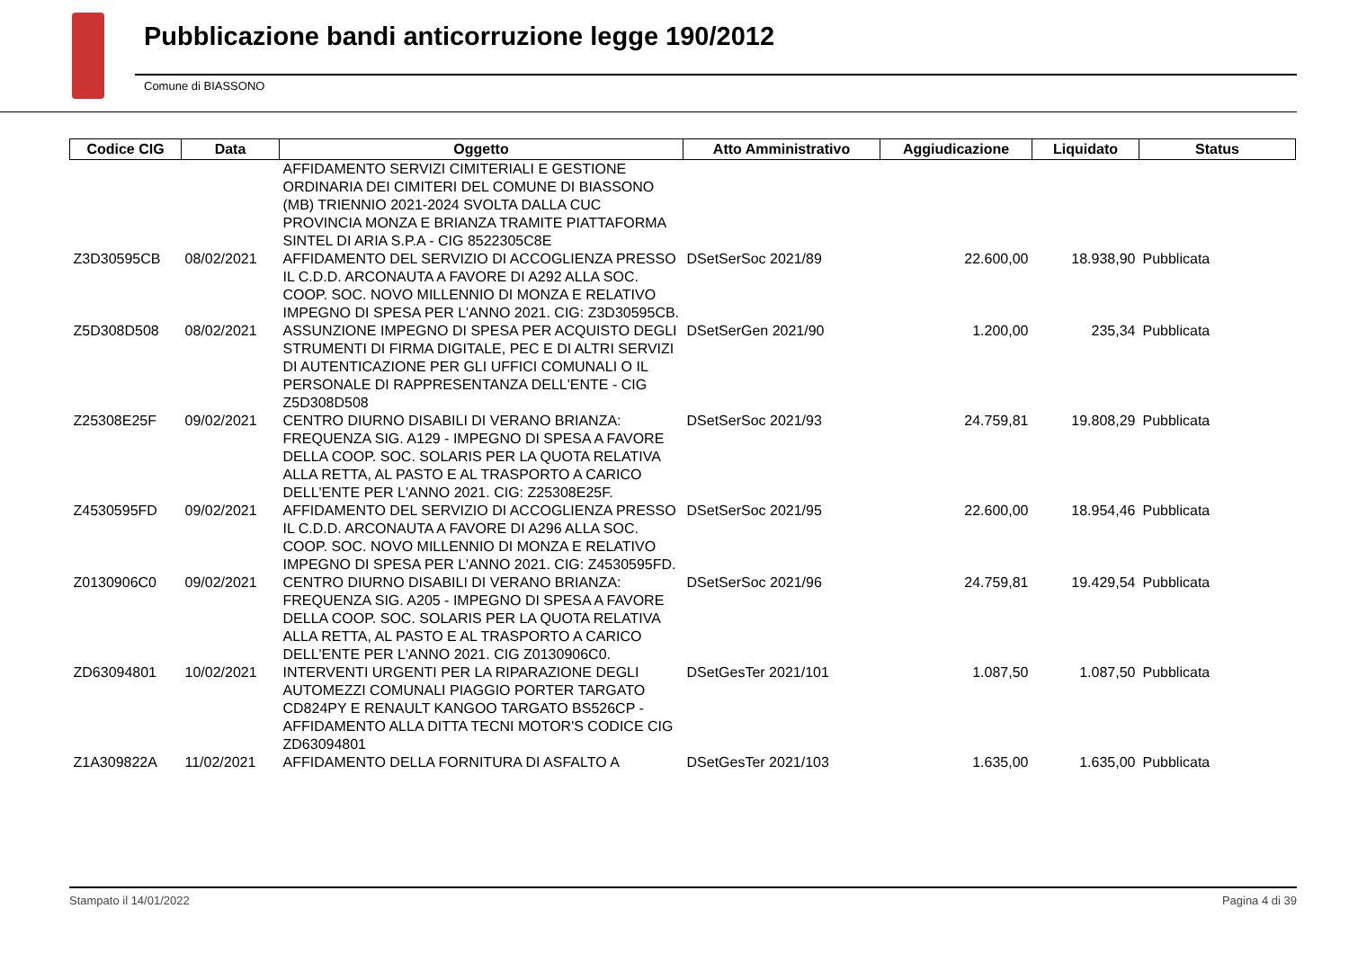Pubblicazione bandi anticorruzione legge 190/2012
Comune di BIASSONO
| Codice CIG | Data | Oggetto | Atto Amministrativo | Aggiudicazione | Liquidato | Status |
| --- | --- | --- | --- | --- | --- | --- |
| | | AFFIDAMENTO SERVIZI CIMITERIALI E GESTIONE ORDINARIA DEI CIMITERI DEL COMUNE DI BIASSONO (MB) TRIENNIO 2021-2024 SVOLTA DALLA CUC PROVINCIA MONZA E BRIANZA TRAMITE PIATTAFORMA SINTEL DI ARIA S.P.A - CIG 8522305C8E | | | | |
| Z3D30595CB | 08/02/2021 | AFFIDAMENTO DEL SERVIZIO DI ACCOGLIENZA PRESSO IL C.D.D. ARCONAUTA A FAVORE DI A292 ALLA SOC. COOP. SOC. NOVO MILLENNIO DI MONZA E RELATIVO IMPEGNO DI SPESA PER L'ANNO 2021. CIG: Z3D30595CB. | DSetSerSoc 2021/89 | 22.600,00 | 18.938,90 | Pubblicata |
| Z5D308D508 | 08/02/2021 | ASSUNZIONE IMPEGNO DI SPESA PER ACQUISTO DEGLI STRUMENTI DI FIRMA DIGITALE, PEC E DI ALTRI SERVIZI DI AUTENTICAZIONE PER GLI UFFICI COMUNALI O IL PERSONALE DI RAPPRESENTANZA DELL'ENTE - CIG Z5D308D508 | DSetSerGen 2021/90 | 1.200,00 | 235,34 | Pubblicata |
| Z25308E25F | 09/02/2021 | CENTRO DIURNO DISABILI DI VERANO BRIANZA: FREQUENZA SIG. A129 - IMPEGNO DI SPESA A FAVORE DELLA COOP. SOC. SOLARIS PER LA QUOTA RELATIVA ALLA RETTA, AL PASTO E AL TRASPORTO A CARICO DELL'ENTE PER L'ANNO 2021. CIG: Z25308E25F. | DSetSerSoc 2021/93 | 24.759,81 | 19.808,29 | Pubblicata |
| Z4530595FD | 09/02/2021 | AFFIDAMENTO DEL SERVIZIO DI ACCOGLIENZA PRESSO IL C.D.D. ARCONAUTA A FAVORE DI A296 ALLA SOC. COOP. SOC. NOVO MILLENNIO DI MONZA E RELATIVO IMPEGNO DI SPESA PER L'ANNO 2021. CIG: Z4530595FD. | DSetSerSoc 2021/95 | 22.600,00 | 18.954,46 | Pubblicata |
| Z0130906C0 | 09/02/2021 | CENTRO DIURNO DISABILI DI VERANO BRIANZA: FREQUENZA SIG. A205 - IMPEGNO DI SPESA A FAVORE DELLA COOP. SOC. SOLARIS PER LA QUOTA RELATIVA ALLA RETTA, AL PASTO E AL TRASPORTO A CARICO DELL'ENTE PER L'ANNO 2021. CIG Z0130906C0. | DSetSerSoc 2021/96 | 24.759,81 | 19.429,54 | Pubblicata |
| ZD63094801 | 10/02/2021 | INTERVENTI URGENTI PER LA RIPARAZIONE DEGLI AUTOMEZZI COMUNALI PIAGGIO PORTER TARGATO CD824PY E RENAULT KANGOO TARGATO BS526CP - AFFIDAMENTO ALLA DITTA TECNI MOTOR'S CODICE CIG ZD63094801 | DSetGesTer 2021/101 | 1.087,50 | 1.087,50 | Pubblicata |
| Z1A309822A | 11/02/2021 | AFFIDAMENTO DELLA FORNITURA DI ASFALTO A | DSetGesTer 2021/103 | 1.635,00 | 1.635,00 | Pubblicata |
Stampato il 14/01/2022 Pagina 4 di 39